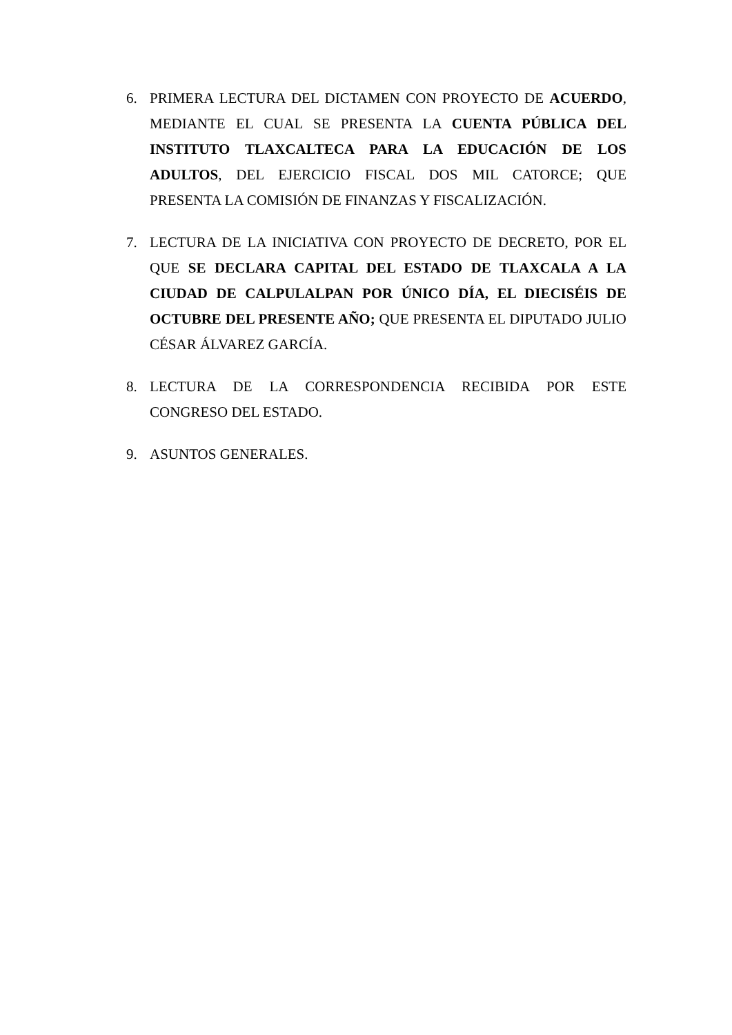6. PRIMERA LECTURA DEL DICTAMEN CON PROYECTO DE ACUERDO, MEDIANTE EL CUAL SE PRESENTA LA CUENTA PÚBLICA DEL INSTITUTO TLAXCALTECA PARA LA EDUCACIÓN DE LOS ADULTOS, DEL EJERCICIO FISCAL DOS MIL CATORCE; QUE PRESENTA LA COMISIÓN DE FINANZAS Y FISCALIZACIÓN.
7. LECTURA DE LA INICIATIVA CON PROYECTO DE DECRETO, POR EL QUE SE DECLARA CAPITAL DEL ESTADO DE TLAXCALA A LA CIUDAD DE CALPULALPAN POR ÚNICO DÍA, EL DIECISÉIS DE OCTUBRE DEL PRESENTE AÑO; QUE PRESENTA EL DIPUTADO JULIO CÉSAR ÁLVAREZ GARCÍA.
8. LECTURA DE LA CORRESPONDENCIA RECIBIDA POR ESTE CONGRESO DEL ESTADO.
9. ASUNTOS GENERALES.